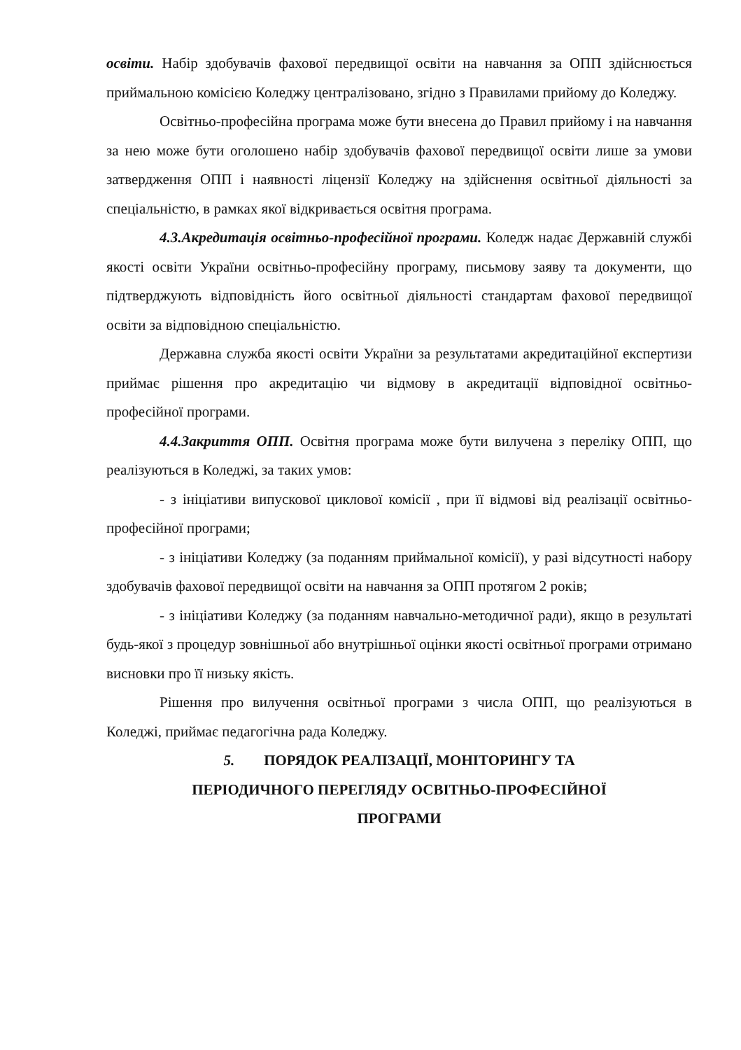освіти. Набір здобувачів фахової передвищої освіти на навчання за ОПП здійснюється приймальною комісією Коледжу централізовано, згідно з Правилами прийому до Коледжу.
Освітньо-професійна програма може бути внесена до Правил прийому і на навчання за нею може бути оголошено набір здобувачів фахової передвищої освіти лише за умови затвердження ОПП і наявності ліцензії Коледжу на здійснення освітньої діяльності за спеціальністю, в рамках якої відкривається освітня програма.
4.3.Акредитація освітньо-професійної програми. Коледж надає Державній службі якості освіти України освітньо-професійну програму, письмову заяву та документи, що підтверджують відповідність його освітньої діяльності стандартам фахової передвищої освіти за відповідною спеціальністю.
Державна служба якості освіти України за результатами акредитаційної експертизи приймає рішення про акредитацію чи відмову в акредитації відповідної освітньо-професійної програми.
4.4.Закриття ОПП. Освітня програма може бути вилучена з переліку ОПП, що реалізуються в Коледжі, за таких умов:
- з ініціативи випускової циклової комісії , при її відмові від реалізації освітньо-професійної програми;
- з ініціативи Коледжу (за поданням приймальної комісії), у разі відсутності набору здобувачів фахової передвищої освіти на навчання за ОПП протягом 2 років;
- з ініціативи Коледжу (за поданням навчально-методичної ради), якщо в результаті будь-якої з процедур зовнішньої або внутрішньої оцінки якості освітньої програми отримано висновки про її низьку якість.
Рішення про вилучення освітньої програми з числа ОПП, що реалізуються в Коледжі, приймає педагогічна рада Коледжу.
5. ПОРЯДОК РЕАЛІЗАЦІЇ, МОНІТОРИНГУ ТА
ПЕРІОДИЧНОГО ПЕРЕГЛЯДУ ОСВІТНЬО-ПРОФЕСІЙНОЇ
ПРОГРАМИ